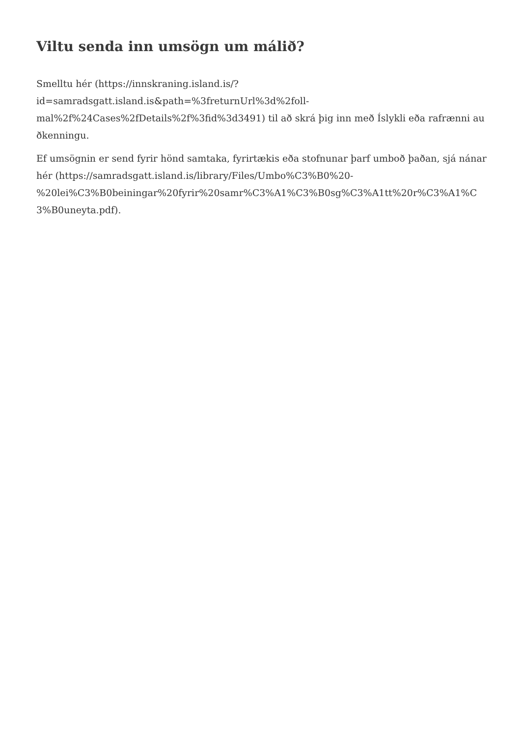Viltu senda inn umsögn um málið?
Smelltu hér (https://innskraning.island.is/?
id=samradsgatt.island.is&path=%3freturnUrl%3d%2foll-
mal%2f%24Cases%2fDetails%2f%3fid%3d3491) til að skrá þig inn með Íslykli eða rafrænni auðkenningu.
Ef umsögnin er send fyrir hönd samtaka, fyrirtækis eða stofnunar þarf umboð þaðan, sjá nánar hér (https://samradsgatt.island.is/library/Files/Umbo%C3%B0%20-
%20lei%C3%B0beiningar%20fyrir%20samr%C3%A1%C3%B0sg%C3%A1tt%20r%C3%A1%C3%B0uneyta.pdf).